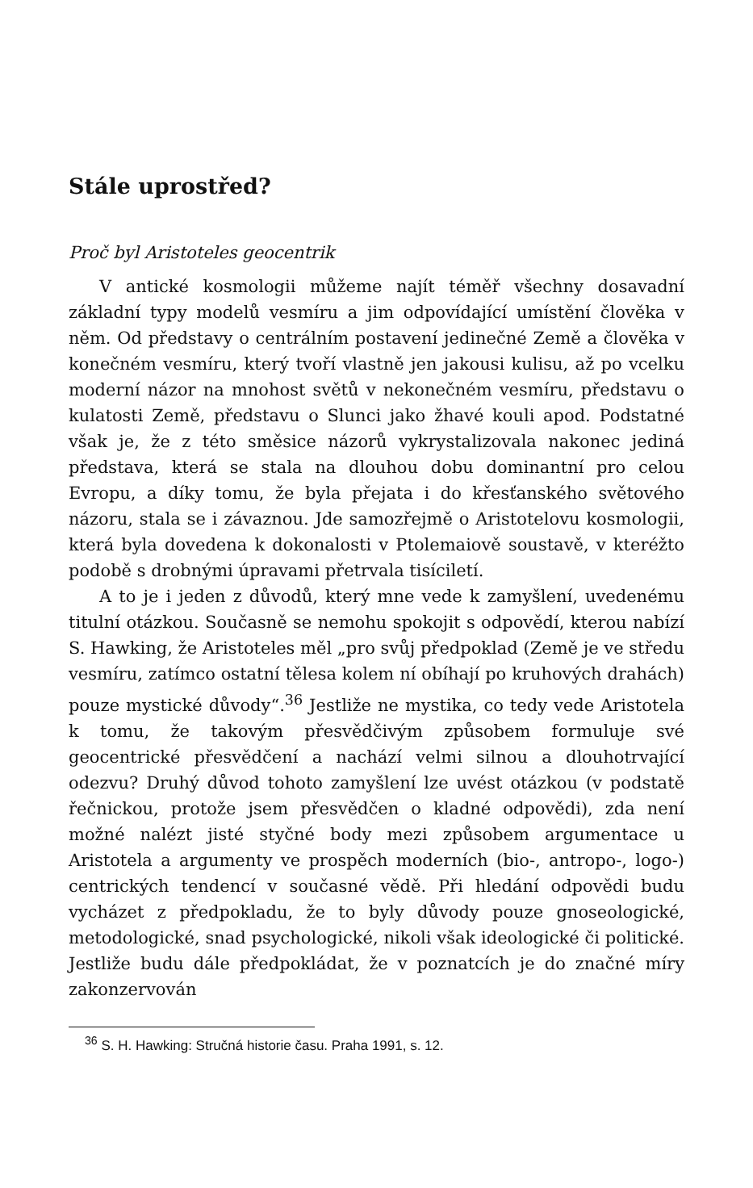Stále uprostřed?
Proč byl Aristoteles geocentrik
V antické kosmologii můžeme najít téměř všechny dosavadní základní typy modelů vesmíru a jim odpovídající umístění člověka v něm. Od představy o centrálním postavení jedinečné Země a člověka v konečném vesmíru, který tvoří vlastně jen jakousi kulisu, až po vcelku moderní názor na mnohost světů v nekonečném vesmíru, představu o kulatosti Země, představu o Slunci jako žhavé kouli apod. Podstatné však je, že z této směsice názorů vykrystalizovala nakonec jediná představa, která se stala na dlouhou dobu dominantní pro celou Evropu, a díky tomu, že byla přejata i do křesťanského světového názoru, stala se i závaznou. Jde samozřejmě o Aristotelovu kosmologii, která byla dovedena k dokonalosti v Ptolemaiově soustavě, v kteréžto podobě s drobnými úpravami přetrvala tisíciletí.
A to je i jeden z důvodů, který mne vede k zamyšlení, uvedenému titulní otázkou. Současně se nemohu spokojit s odpovědí, kterou nabízí S. Hawking, že Aristoteles měl „pro svůj předpoklad (Země je ve středu vesmíru, zatímco ostatní tělesa kolem ní obíhají po kruhových drahách) pouze mystické důvody“.<sup>36</sup> Jestliže ne mystika, co tedy vede Aristotela k tomu, že takovým přesvědčivým způsobem formuluje své geocentrické přesvědčení a nachází velmi silnou a dlouhotrvající odezvu? Druhý důvod tohoto zamyšlení lze uvést otázkou (v podstatě řečnickou, protože jsem přesvědčen o kladné odpovědi), zda není možné nalézt jisté styčné body mezi způsobem argumentace u Aristotela a argumenty ve prospěch moderních (bio-, antropo-, logo-) centrických tendencí v současné vědě. Při hledání odpovědi budu vycházet z předpokladu, že to byly důvody pouze gnoseologické, metodologické, snad psychologické, nikoli však ideologické či politické. Jestliže budu dále předpokládat, že v poznatcích je do značné míry zakonzervován
<sup>36</sup> S. H. Hawking: Stručná historie času. Praha 1991, s. 12.